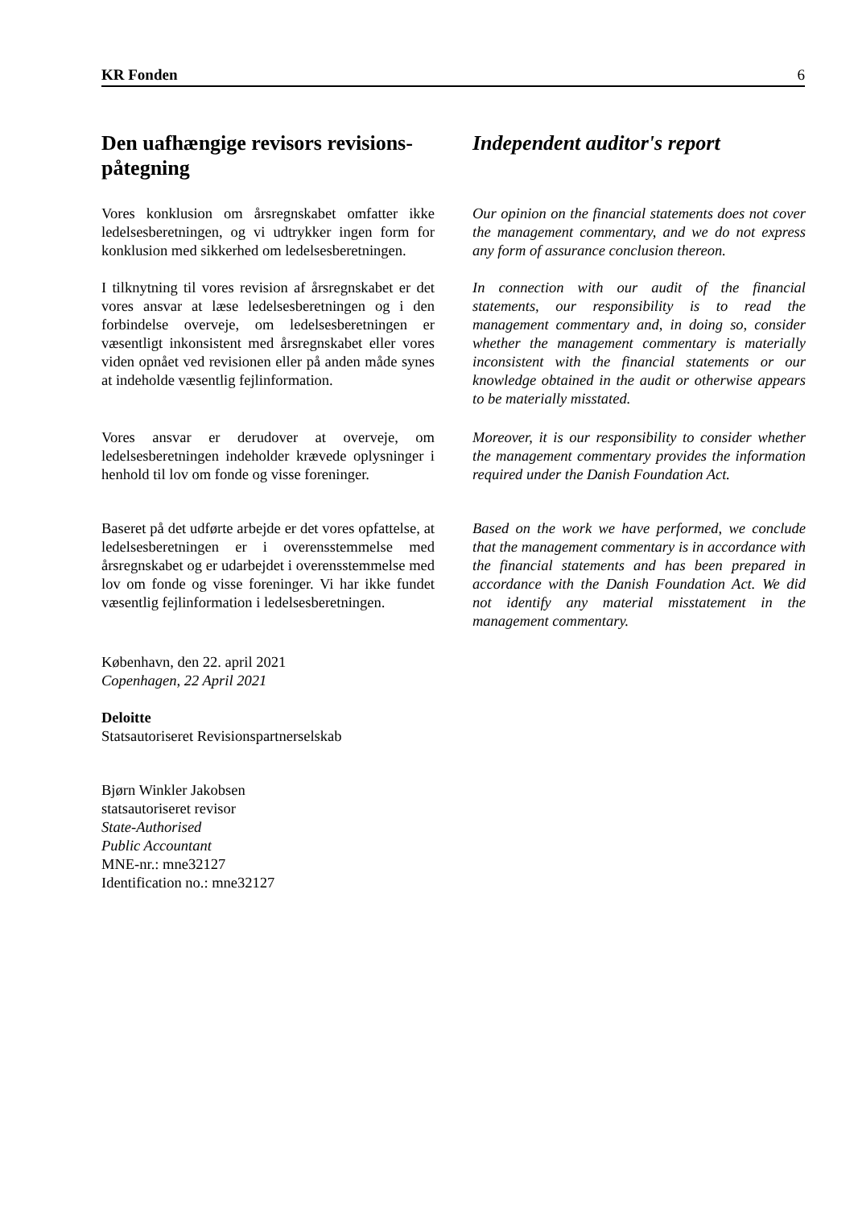KR Fonden 6
Den uafhængige revisors revisions­påtegning Independent auditor's report
Vores konklusion om årsregnskabet omfatter ikke ledelsesberetningen, og vi udtrykker ingen form for konklusion med sikkerhed om ledelsesberetningen.
Our opinion on the financial statements does not cover the management commentary, and we do not express any form of assurance conclusion thereon.
I tilknytning til vores revision af årsregnskabet er det vores ansvar at læse ledelsesberetningen og i den forbindelse overveje, om ledelsesberetningen er væsentligt inkonsistent med årsregnskabet eller vores viden opnået ved revisionen eller på anden måde synes at indeholde væsentlig fejlinformation.
In connection with our audit of the financial statements, our responsibility is to read the management commentary and, in doing so, consider whether the management commentary is materially inconsistent with the financial statements or our knowledge obtained in the audit or otherwise appears to be materially misstated.
Vores ansvar er derudover at overveje, om ledelsesberetningen indeholder krævede oplysninger i henhold til lov om fonde og visse foreninger.
Moreover, it is our responsibility to consider whether the management commentary provides the information required under the Danish Foundation Act.
Baseret på det udførte arbejde er det vores opfattelse, at ledelsesberetningen er i overensstemmelse med årsregnskabet og er udarbejdet i overensstemmelse med lov om fonde og visse foreninger. Vi har ikke fundet væsentlig fejlinformation i ledelsesberetningen.
Based on the work we have performed, we conclude that the management commentary is in accordance with the financial statements and has been prepared in accordance with the Danish Foundation Act. We did not identify any material misstatement in the management commentary.
København, den 22. april 2021
Copenhagen, 22 April 2021
Deloitte
Statsautoriseret Revisionspartnerselskab
Bjørn Winkler Jakobsen
statsautoriseret revisor
State-Authorised
Public Accountant
MNE-nr.: mne32127
Identification no.: mne32127